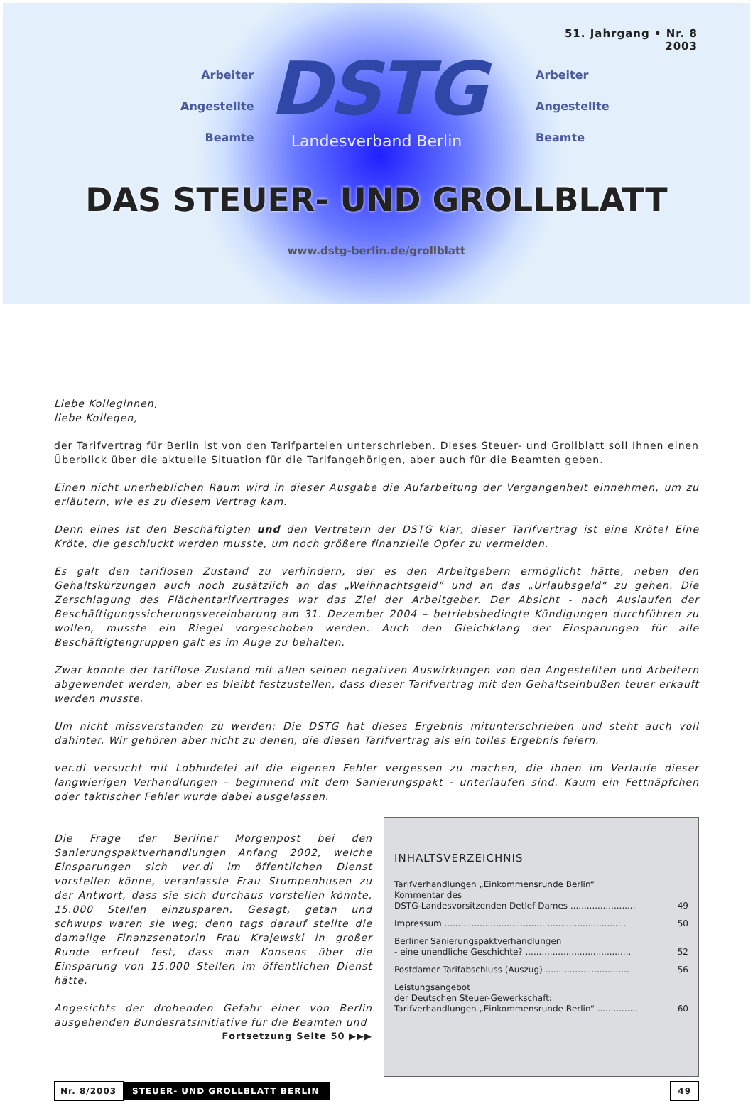51. Jahrgang • Nr. 8
2003
Arbeiter
Angestellte
Beamte
Arbeiter
Angestellte
Beamte
DSTG
Landesverband Berlin
DAS STEUER- UND GROLLBLATT
www.dstg-berlin.de/grollblatt
Liebe Kolleginnen,
liebe Kollegen,
der Tarifvertrag für Berlin ist von den Tarifparteien unterschrieben. Dieses Steuer- und Grollblatt soll Ihnen einen Überblick über die aktuelle Situation für die Tarifangehörigen, aber auch für die Beamten geben.
Einen nicht unerheblichen Raum wird in dieser Ausgabe die Aufarbeitung der Vergangenheit einnehmen, um zu erläutern, wie es zu diesem Vertrag kam.
Denn eines ist den Beschäftigten und den Vertretern der DSTG klar, dieser Tarifvertrag ist eine Kröte! Eine Kröte, die geschluckt werden musste, um noch größere finanzielle Opfer zu vermeiden.
Es galt den tariflosen Zustand zu verhindern, der es den Arbeitgebern ermöglicht hätte, neben den Gehaltskürzungen auch noch zusätzlich an das „Weihnachtsgeld“ und an das „Urlaubsgeld“ zu gehen. Die Zerschlagung des Flächentarifvertrages war das Ziel der Arbeitgeber. Der Absicht - nach Auslaufen der Beschäftigungssicherungsverein­barung am 31. Dezember 2004 – betriebsbedingte Kündigungen durchführen zu wollen, musste ein Riegel vorge­schoben werden. Auch den Gleichklang der Einsparungen für alle Beschäftigtengruppen galt es im Auge zu behalten.
Zwar konnte der tariflose Zustand mit allen seinen negativen Auswirkungen von den Angestellten und Arbeitern abgewendet werden, aber es bleibt festzustellen, dass dieser Tarifvertrag mit den Gehaltseinbußen teuer erkauft werden musste.
Um nicht missverstanden zu werden: Die DSTG hat dieses Ergebnis mitunterschrieben und steht auch voll dahinter. Wir gehören aber nicht zu denen, die diesen Tarifvertrag als ein tolles Ergebnis feiern.
ver.di versucht mit Lobhudelei all die eigenen Fehler vergessen zu machen, die ihnen im Verlaufe dieser langwierigen Verhandlungen – beginnend mit dem Sanierungspakt - unterlaufen sind. Kaum ein Fettnäpfchen oder taktischer Fehler wurde dabei ausgelassen.
Die Frage der Berliner Morgenpost bei den Sanierungspaktverhandlungen Anfang 2002, welche Einsparungen sich ver.di im öffentlichen Dienst vorstellen könne, veranlasste Frau Stumpenhusen zu der Antwort, dass sie sich durchaus vorstellen könnte, 15.000 Stellen einzusparen. Gesagt, getan und schwups waren sie weg; denn tags darauf stellte die damalige Finanzsenatorin Frau Krajewski in großer Runde erfreut fest, dass man Konsens über die Einsparung von 15.000 Stellen im öffentlichen Dienst hätte.
Angesichts der drohenden Gefahr einer von Berlin ausgehenden Bundesratsinitiative für die Beamten und
Fortsetzung Seite 50 ▶▶▶
INHALTSVERZEICHNIS
Tarifverhandlungen „Einkommensrunde Berlin“
Kommentar des
DSTG-Landesvorsitzenden Detlef Dames ........................
49
Impressum ................................................................... 50
Berliner Sanierungspaktverhandlungen
- eine unendliche Geschichte? .......................................
52
Postdamer Tarifabschluss (Auszug) ............................... 56
Leistungsangebot
der Deutschen Steuer-Gewerkschaft:
Tarifverhandlungen „Einkommensrunde Berlin“ ...............
60
Nr. 8/2003 STEUER- UND GROLLBLATT BERLIN 49